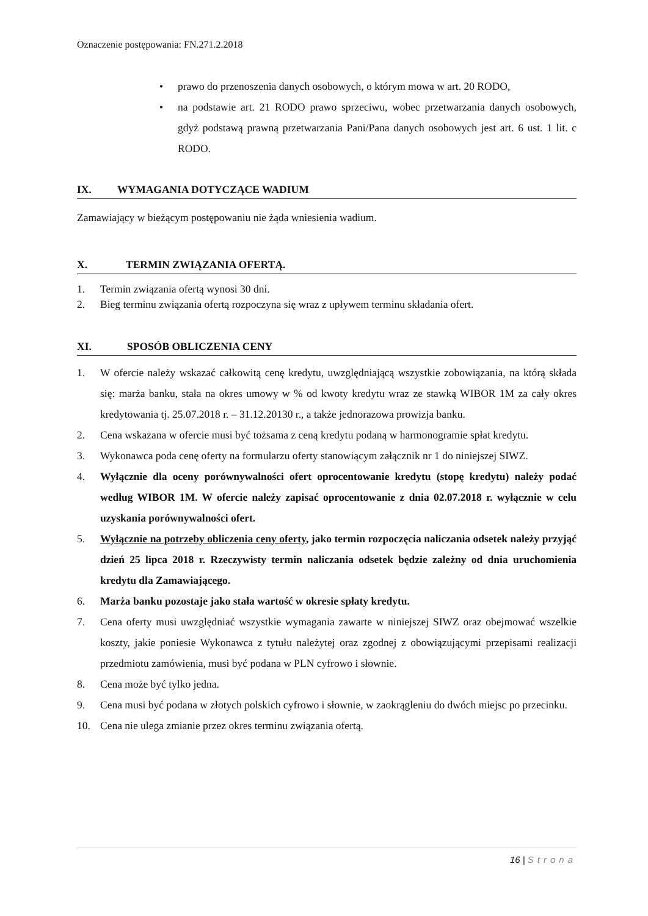Oznaczenie postępowania: FN.271.2.2018
• prawo do przenoszenia danych osobowych, o którym mowa w art. 20 RODO,
• na podstawie art. 21 RODO prawo sprzeciwu, wobec przetwarzania danych osobowych, gdyż podstawą prawną przetwarzania Pani/Pana danych osobowych jest art. 6 ust. 1 lit. c RODO.
IX. WYMAGANIA DOTYCZĄCE WADIUM
Zamawiający w bieżącym postępowaniu nie żąda wniesienia wadium.
X. TERMIN ZWIĄZANIA OFERTĄ.
1. Termin związania ofertą wynosi 30 dni.
2. Bieg terminu związania ofertą rozpoczyna się wraz z upływem terminu składania ofert.
XI. SPOSÓB OBLICZENIA CENY
1. W ofercie należy wskazać całkowitą cenę kredytu, uwzględniającą wszystkie zobowiązania, na którą składa się: marża banku, stała na okres umowy w % od kwoty kredytu wraz ze stawką WIBOR 1M za cały okres kredytowania tj. 25.07.2018 r. – 31.12.20130 r., a także jednorazowa prowizja banku.
2. Cena wskazana w ofercie musi być tożsama z ceną kredytu podaną w harmonogramie spłat kredytu.
3. Wykonawca poda cenę oferty na formularzu oferty stanowiącym załącznik nr 1 do niniejszej SIWZ.
4. Wyłącznie dla oceny porównywalności ofert oprocentowanie kredytu (stopę kredytu) należy podać według WIBOR 1M. W ofercie należy zapisać oprocentowanie z dnia 02.07.2018 r. wyłącznie w celu uzyskania porównywalności ofert.
5. Wyłącznie na potrzeby obliczenia ceny oferty, jako termin rozpoczęcia naliczania odsetek należy przyjąć dzień 25 lipca 2018 r. Rzeczywisty termin naliczania odsetek będzie zależny od dnia uruchomienia kredytu dla Zamawiającego.
6. Marża banku pozostaje jako stała wartość w okresie spłaty kredytu.
7. Cena oferty musi uwzględniać wszystkie wymagania zawarte w niniejszej SIWZ oraz obejmować wszelkie koszty, jakie poniesie Wykonawca z tytułu należytej oraz zgodnej z obowiązującymi przepisami realizacji przedmiotu zamówienia, musi być podana w PLN cyfrowo i słownie.
8. Cena może być tylko jedna.
9. Cena musi być podana w złotych polskich cyfrowo i słownie, w zaokrągleniu do dwóch miejsc po przecinku.
10. Cena nie ulega zmianie przez okres terminu związania ofertą.
16 | Strona